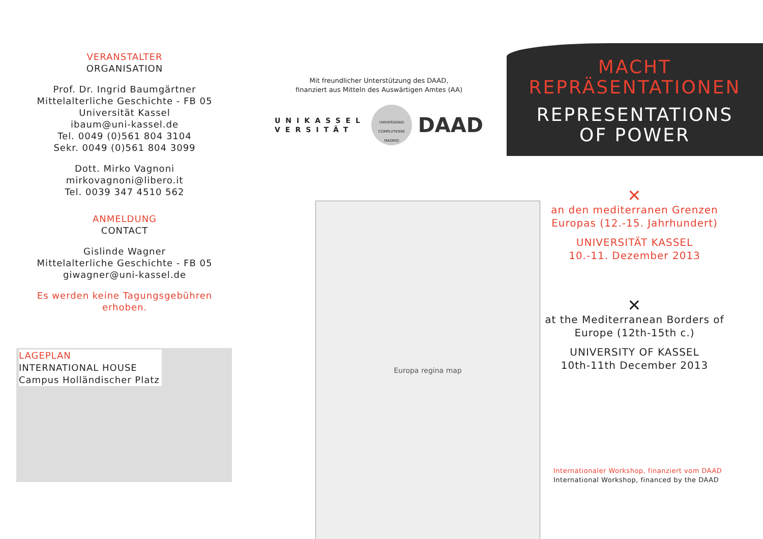VERANSTALTER
ORGANISATION
Prof. Dr. Ingrid Baumgärtner
Mittelalterliche Geschichte - FB 05
Universität Kassel
ibaum@uni-kassel.de
Tel. 0049 (0)561 804 3104
Sekr. 0049 (0)561 804 3099
Dott. Mirko Vagnoni
mirkovagnoni@libero.it
Tel. 0039 347 4510 562
ANMELDUNG
CONTACT
Gislinde Wagner
Mittelalterliche Geschichte - FB 05
giwagner@uni-kassel.de
Es werden keine Tagungsgebühren erhoben.
LAGEPLAN
INTERNATIONAL HOUSE
Campus Holländischer Platz
Mit freundlicher Unterstützung des DAAD,
finanziert aus Mitteln des Auswärtigen Amtes (AA)
UNIKASSEL
VERSITÄT
UNIVERSIDAD COMPLUTENSE MADRID
DAAD
MACHT
REPRÄSENTATIONEN
REPRESENTATIONS
OF POWER
Europa regina map
✕
an den mediterranen Grenzen Europas (12.-15. Jahrhundert)
UNIVERSITÄT KASSEL
10.-11. Dezember 2013
✕
at the Mediterranean Borders of Europe (12th-15th c.)
UNIVERSITY OF KASSEL
10th-11th December 2013
Internationaler Workshop, finanziert vom DAAD
International Workshop, financed by the DAAD